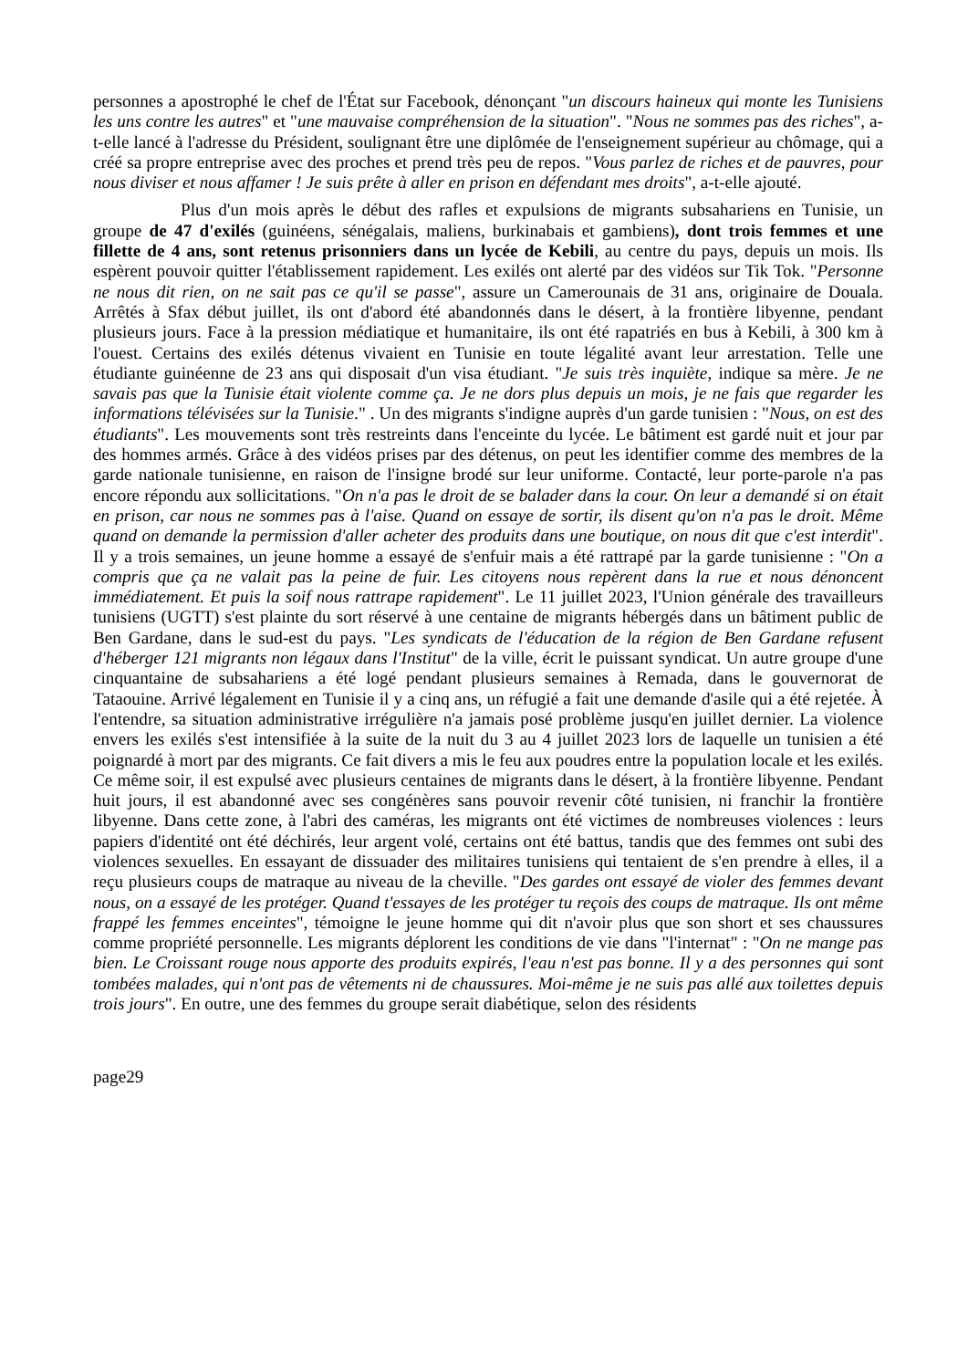personnes a apostrophé le chef de l'État sur Facebook, dénonçant "un discours haineux qui monte les Tunisiens les uns contre les autres" et "une mauvaise compréhension de la situation". "Nous ne sommes pas des riches", a-t-elle lancé à l'adresse du Président, soulignant être une diplômée de l'enseignement supérieur au chômage, qui a créé sa propre entreprise avec des proches et prend très peu de repos. "Vous parlez de riches et de pauvres, pour nous diviser et nous affamer ! Je suis prête à aller en prison en défendant mes droits", a-t-elle ajouté.
Plus d'un mois après le début des rafles et expulsions de migrants subsahariens en Tunisie, un groupe de 47 d'exilés (guinéens, sénégalais, maliens, burkinabais et gambiens), dont trois femmes et une fillette de 4 ans, sont retenus prisonniers dans un lycée de Kebili, au centre du pays, depuis un mois. Ils espèrent pouvoir quitter l'établissement rapidement. Les exilés ont alerté par des vidéos sur Tik Tok. "Personne ne nous dit rien, on ne sait pas ce qu'il se passe", assure un Camerounais de 31 ans, originaire de Douala. Arrêtés à Sfax début juillet, ils ont d'abord été abandonnés dans le désert, à la frontière libyenne, pendant plusieurs jours. Face à la pression médiatique et humanitaire, ils ont été rapatriés en bus à Kebili, à 300 km à l'ouest. Certains des exilés détenus vivaient en Tunisie en toute légalité avant leur arrestation. Telle une étudiante guinéenne de 23 ans qui disposait d'un visa étudiant. "Je suis très inquiète, indique sa mère. Je ne savais pas que la Tunisie était violente comme ça. Je ne dors plus depuis un mois, je ne fais que regarder les informations télévisées sur la Tunisie." . Un des migrants s'indigne auprès d'un garde tunisien : "Nous, on est des étudiants". Les mouvements sont très restreints dans l'enceinte du lycée. Le bâtiment est gardé nuit et jour par des hommes armés. Grâce à des vidéos prises par des détenus, on peut les identifier comme des membres de la garde nationale tunisienne, en raison de l'insigne brodé sur leur uniforme. Contacté, leur porte-parole n'a pas encore répondu aux sollicitations. "On n'a pas le droit de se balader dans la cour. On leur a demandé si on était en prison, car nous ne sommes pas à l'aise. Quand on essaye de sortir, ils disent qu'on n'a pas le droit. Même quand on demande la permission d'aller acheter des produits dans une boutique, on nous dit que c'est interdit". Il y a trois semaines, un jeune homme a essayé de s'enfuir mais a été rattrapé par la garde tunisienne : "On a compris que ça ne valait pas la peine de fuir. Les citoyens nous repèrent dans la rue et nous dénoncent immédiatement. Et puis la soif nous rattrape rapidement". Le 11 juillet 2023, l'Union générale des travailleurs tunisiens (UGTT) s'est plainte du sort réservé à une centaine de migrants hébergés dans un bâtiment public de Ben Gardane, dans le sud-est du pays. "Les syndicats de l'éducation de la région de Ben Gardane refusent d'héberger 121 migrants non légaux dans l'Institut" de la ville, écrit le puissant syndicat. Un autre groupe d'une cinquantaine de subsahariens a été logé pendant plusieurs semaines à Remada, dans le gouvernorat de Tataouine. Arrivé légalement en Tunisie il y a cinq ans, un réfugié a fait une demande d'asile qui a été rejetée. À l'entendre, sa situation administrative irrégulière n'a jamais posé problème jusqu'en juillet dernier. La violence envers les exilés s'est intensifiée à la suite de la nuit du 3 au 4 juillet 2023 lors de laquelle un tunisien a été poignardé à mort par des migrants. Ce fait divers a mis le feu aux poudres entre la population locale et les exilés. Ce même soir, il est expulsé avec plusieurs centaines de migrants dans le désert, à la frontière libyenne. Pendant huit jours, il est abandonné avec ses congénères sans pouvoir revenir côté tunisien, ni franchir la frontière libyenne. Dans cette zone, à l'abri des caméras, les migrants ont été victimes de nombreuses violences : leurs papiers d'identité ont été déchirés, leur argent volé, certains ont été battus, tandis que des femmes ont subi des violences sexuelles. En essayant de dissuader des militaires tunisiens qui tentaient de s'en prendre à elles, il a reçu plusieurs coups de matraque au niveau de la cheville. "Des gardes ont essayé de violer des femmes devant nous, on a essayé de les protéger. Quand t'essayes de les protéger tu reçois des coups de matraque. Ils ont même frappé les femmes enceintes", témoigne le jeune homme qui dit n'avoir plus que son short et ses chaussures comme propriété personnelle. Les migrants déplorent les conditions de vie dans "l'internat" : "On ne mange pas bien. Le Croissant rouge nous apporte des produits expirés, l'eau n'est pas bonne. Il y a des personnes qui sont tombées malades, qui n'ont pas de vêtements ni de chaussures. Moi-même je ne suis pas allé aux toilettes depuis trois jours". En outre, une des femmes du groupe serait diabétique, selon des résidents
page29